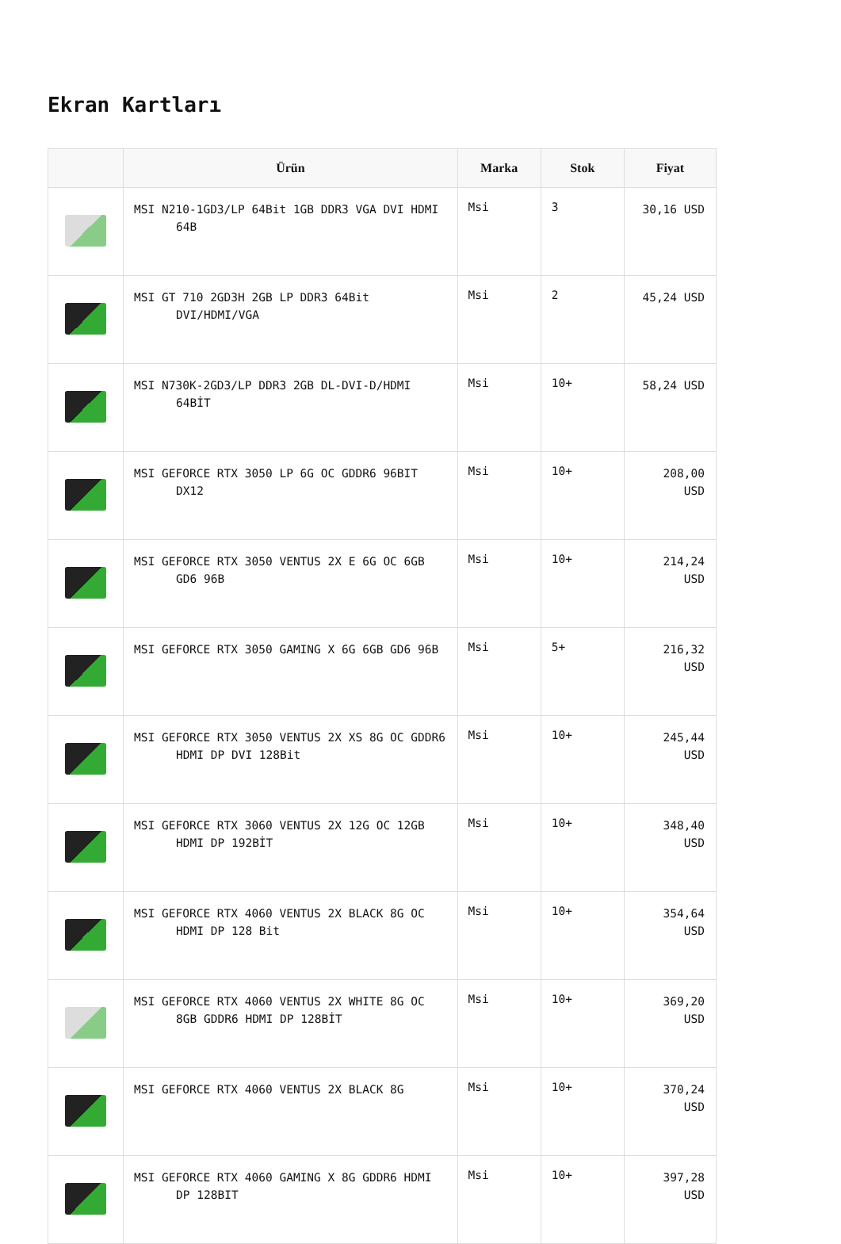Ekran Kartları
| | Ürün | Marka | Stok | Fiyat |
| --- | --- | --- | --- | --- |
| | MSI N210-1GD3/LP 64Bit 1GB DDR3 VGA DVI HDMI 64B | Msi | 3 | 30,16 USD |
| | MSI GT 710 2GD3H 2GB LP DDR3 64Bit DVI/HDMI/VGA | Msi | 2 | 45,24 USD |
| | MSI N730K-2GD3/LP DDR3 2GB DL-DVI-D/HDMI 64BİT | Msi | 10+ | 58,24 USD |
| | MSI GEFORCE RTX 3050 LP 6G OC GDDR6 96BIT DX12 | Msi | 10+ | 208,00 USD |
| | MSI GEFORCE RTX 3050 VENTUS 2X E 6G OC 6GB GD6 96B | Msi | 10+ | 214,24 USD |
| | MSI GEFORCE RTX 3050 GAMING X 6G 6GB GD6 96B | Msi | 5+ | 216,32 USD |
| | MSI GEFORCE RTX 3050 VENTUS 2X XS 8G OC GDDR6 HDMI DP DVI 128Bit | Msi | 10+ | 245,44 USD |
| | MSI GEFORCE RTX 3060 VENTUS 2X 12G OC 12GB HDMI DP 192BİT | Msi | 10+ | 348,40 USD |
| | MSI GEFORCE RTX 4060 VENTUS 2X BLACK 8G OC HDMI DP 128 Bit | Msi | 10+ | 354,64 USD |
| | MSI GEFORCE RTX 4060 VENTUS 2X WHITE 8G OC 8GB GDDR6 HDMI DP 128BİT | Msi | 10+ | 369,20 USD |
| | MSI GEFORCE RTX 4060 VENTUS 2X BLACK 8G | Msi | 10+ | 370,24 USD |
| | MSI GEFORCE RTX 4060 GAMING X 8G GDDR6 HDMI DP 128BIT | Msi | 10+ | 397,28 USD |